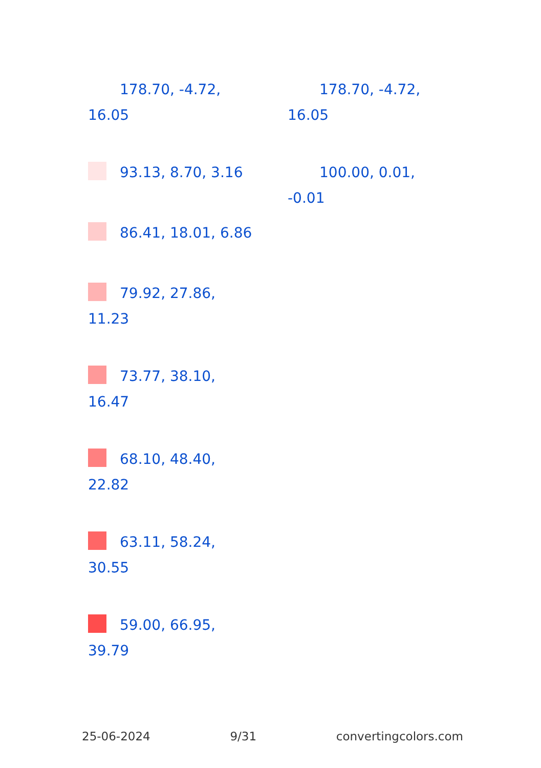178.70, -4.72, 16.05
93.13, 8.70, 3.16
86.41, 18.01, 6.86
79.92, 27.86, 11.23
73.77, 38.10, 16.47
68.10, 48.40, 22.82
63.11, 58.24, 30.55
59.00, 66.95, 39.79
178.70, -4.72, 16.05
100.00, 0.01, -0.01
25-06-2024 9/31 convertingcolors.com